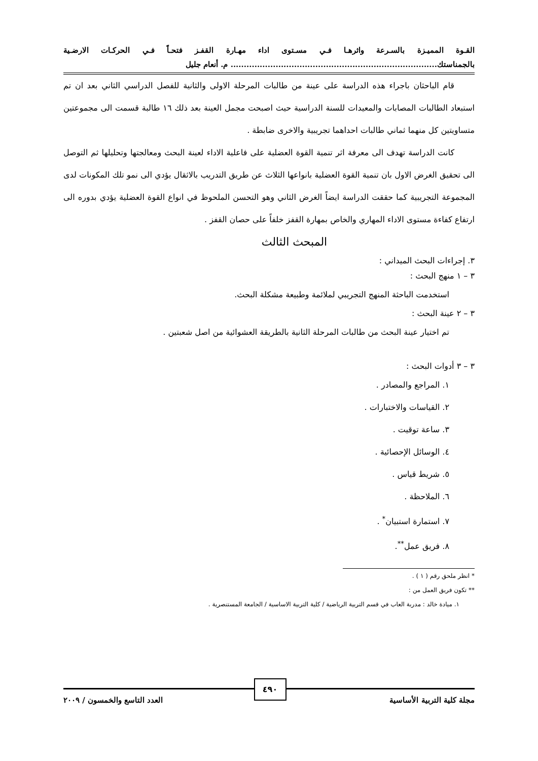القـوة المميـزة بالسـرعة واثرهـا فـي مسـتوى اداء مهـارة القفـز فتحـاً فـي الحركـات الارضـية بالجمناستك.............................................................................. م. أنعام جليل
قام الباحثان باجراء هذه الدراسة على عينة من طالبات المرحلة الاولى والثانية للفصل الدراسي الثاني بعد ان تم استبعاد الطالبات المصابات والمعيدات للسنة الدراسية حيث اصبحت مجمل العينة بعد ذلك ١٦ طالبة قسمت الى مجموعتين متساويتين كل منهما ثماني طالبات احداهما تجريبية والاخرى ضابطة .
كانت الدراسة تهدف الى معرفة اثر تنمية القوة العضلية على فاعلية الاداء لعينة البحث ومعالجتها وتحليلها ثم التوصل الى تحقيق الغرض الاول بان تنمية القوة العضلية بانواعها الثلاث عن طريق التدريب بالاثقال يؤدي الى نمو تلك المكونات لدى المجموعة التجريبية كما حققت الدراسة ايضاً الغرض الثاني وهو التحسن الملحوظ في انواع القوة العضلية يؤدي بدوره الى ارتفاع كفاءة مستوى الاداء المهاري والخاص بمهارة القفز خلفاً على حصان القفز .
المبحث الثالث
٣. إجراءات البحث الميداني :
٣ – ١ منهج البحث :
استخدمت الباحثة المنهج التجريبي لملائمة وطبيعة مشكلة البحث.
٣ – ٢ عينة البحث :
تم اختيار عينة البحث من طالبات المرحلة الثانية بالطريقة العشوائية من اصل شعبتين .
٣ – ٣ أدوات البحث :
١. المراجع والمصادر .
٢. القياسات والاختبارات .
٣. ساعة توقيت .
٤. الوسائل الإحصائية .
٥. شريط قياس .
٦. الملاحظة .
٧. استمارة استبيان<sup>*</sup> .
٨. فريق عمل<sup>**</sup>.
* انظر ملحق رقم ( ١ ) .
** تكون فريق العمل من :
١. ميادة خالد : مدربة العاب في قسم التربية الرياضية / كلية التربية الاساسية / الجامعة المستنصرية .
٤٩٠
مجلة كلية التربية الأساسية العدد التاسع والخمسون / ٢٠٠٩